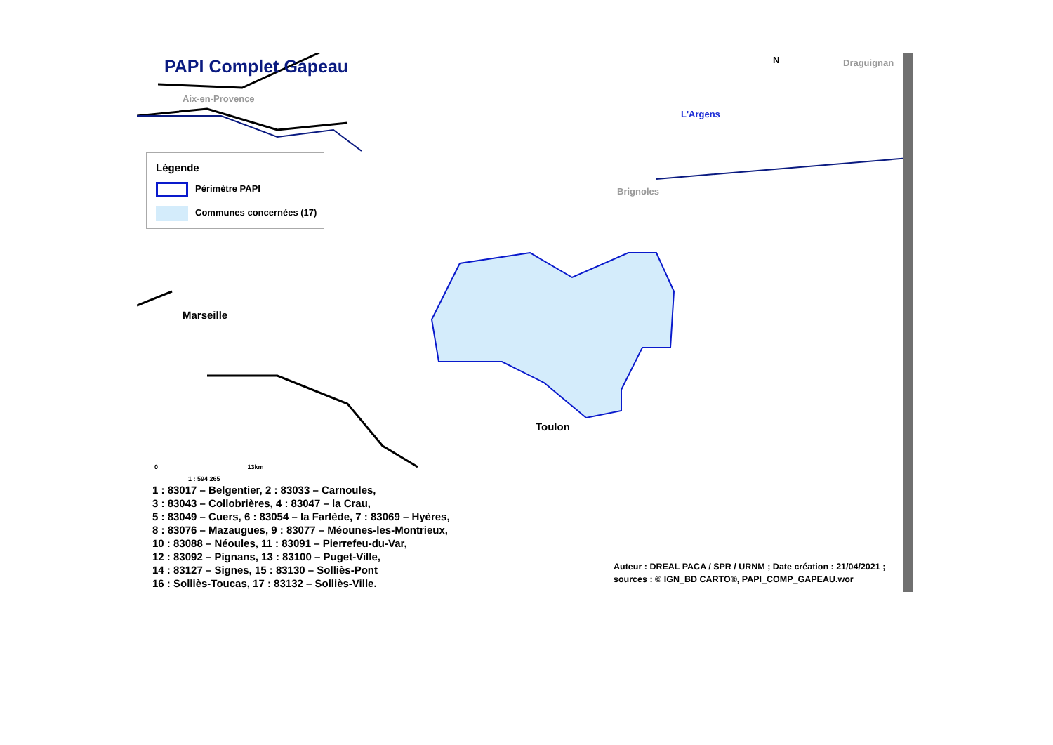PAPI Complet Gapeau
Aix-en-Provence
Draguignan
N
L'Argens
Brignoles
Marseille
Toulon
Légende
Périmètre PAPI
Communes concernées (17)
0 13km
1 : 594 265
1 : 83017 – Belgentier, 2 : 83033 – Carnoules,
3 : 83043 – Collobrières, 4 : 83047 – la Crau,
5 : 83049 – Cuers, 6 : 83054 – la Farlède, 7 : 83069 – Hyères,
8 : 83076 – Mazaugues, 9 : 83077 – Méounes-les-Montrieux,
10 : 83088 – Néoules, 11 : 83091 – Pierrefeu-du-Var,
12 : 83092 – Pignans, 13 : 83100 – Puget-Ville,
14 : 83127 – Signes, 15 : 83130 – Solliès-Pont
16 : Solliès-Toucas, 17 : 83132 – Solliès-Ville.
Auteur : DREAL PACA / SPR / URNM ; Date création : 21/04/2021 ;
sources : © IGN_BD CARTO®, PAPI_COMP_GAPEAU.wor